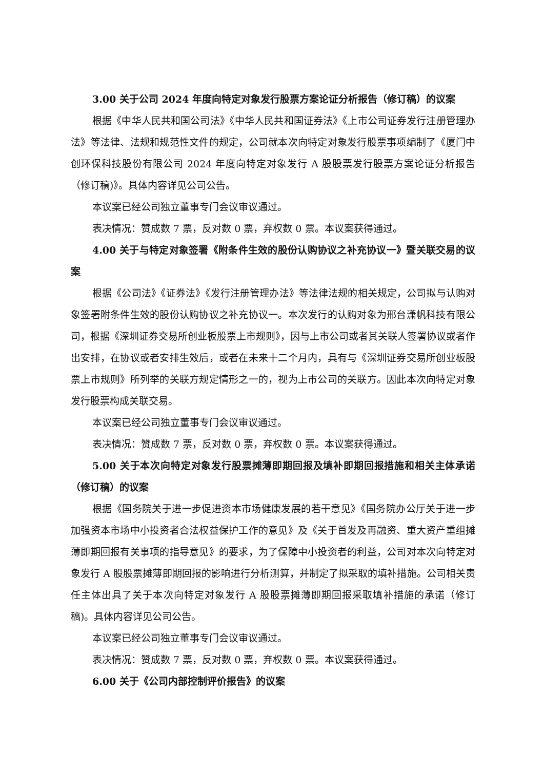3.00 关于公司 2024 年度向特定对象发行股票方案论证分析报告（修订稿）的议案
根据《中华人民共和国公司法》《中华人民共和国证券法》《上市公司证券发行注册管理办法》等法律、法规和规范性文件的规定，公司就本次向特定对象发行股票事项编制了《厦门中创环保科技股份有限公司 2024 年度向特定对象发行 A 股股票发行股票方案论证分析报告（修订稿)》。具体内容详见公司公告。
本议案已经公司独立董事专门会议审议通过。
表决情况：赞成数 7 票，反对数 0 票，弃权数 0 票。本议案获得通过。
4.00 关于与特定对象签署《附条件生效的股份认购协议之补充协议一》暨关联交易的议案
根据《公司法》《证券法》《发行注册管理办法》等法律法规的相关规定，公司拟与认购对象签署附条件生效的股份认购协议之补充协议一。本次发行的认购对象为邢台潇帆科技有限公司，根据《深圳证券交易所创业板股票上市规则》，因与上市公司或者其关联人签署协议或者作出安排，在协议或者安排生效后，或者在未来十二个月内，具有与《深圳证券交易所创业板股票上市规则》所列举的关联方规定情形之一的，视为上市公司的关联方。因此本次向特定对象发行股票构成关联交易。
本议案已经公司独立董事专门会议审议通过。
表决情况：赞成数 7 票，反对数 0 票，弃权数 0 票。本议案获得通过。
5.00 关于本次向特定对象发行股票摊薄即期回报及填补即期回报措施和相关主体承诺（修订稿）的议案
根据《国务院关于进一步促进资本市场健康发展的若干意见》《国务院办公厅关于进一步加强资本市场中小投资者合法权益保护工作的意见》及《关于首发及再融资、重大资产重组摊薄即期回报有关事项的指导意见》的要求，为了保障中小投资者的利益，公司对本次向特定对象发行 A 股股票摊薄即期回报的影响进行分析测算，并制定了拟采取的填补措施。公司相关责任主体出具了关于本次向特定对象发行 A 股股票摊薄即期回报采取填补措施的承诺（修订稿)。具体内容详见公司公告。
本议案已经公司独立董事专门会议审议通过。
表决情况：赞成数 7 票，反对数 0 票，弃权数 0 票。本议案获得通过。
6.00 关于《公司内部控制评价报告》的议案